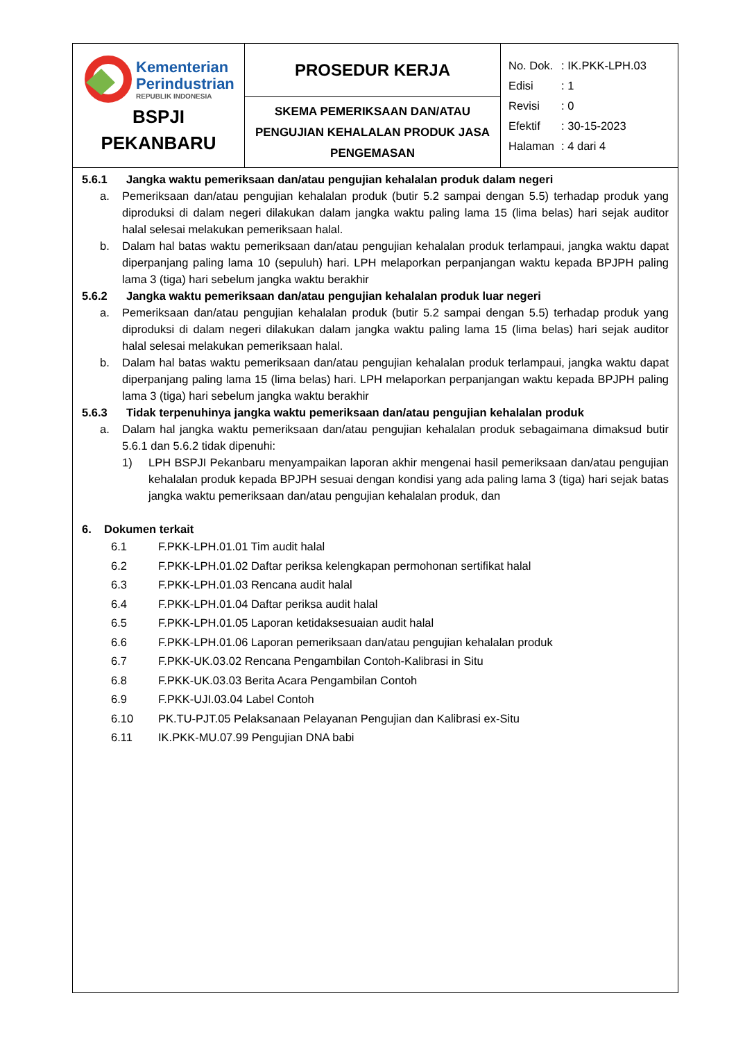| Kementerian Perindustrian REPUBLIK INDONESIA BSPJI PEKANBARU | PROSEDUR KERJA | / No. Dok. / : IK.PKK-LPH.03 / / Edisi / : 1 / / Revisi / : 0 / / Efektif / : 30-15-2023 / / Halaman / : 4 dari 4 / |
| | SKEMA PEMERIKSAAN DAN/ATAU PENGUJIAN KEHALALAN PRODUK JASA PENGEMASAN | |
5.6.1 Jangka waktu pemeriksaan dan/atau pengujian kehalalan produk dalam negeri
a. Pemeriksaan dan/atau pengujian kehalalan produk (butir 5.2 sampai dengan 5.5) terhadap produk yang diproduksi di dalam negeri dilakukan dalam jangka waktu paling lama 15 (lima belas) hari sejak auditor halal selesai melakukan pemeriksaan halal.
b. Dalam hal batas waktu pemeriksaan dan/atau pengujian kehalalan produk terlampaui, jangka waktu dapat diperpanjang paling lama 10 (sepuluh) hari. LPH melaporkan perpanjangan waktu kepada BPJPH paling lama 3 (tiga) hari sebelum jangka waktu berakhir
5.6.2 Jangka waktu pemeriksaan dan/atau pengujian kehalalan produk luar negeri
a. Pemeriksaan dan/atau pengujian kehalalan produk (butir 5.2 sampai dengan 5.5) terhadap produk yang diproduksi di dalam negeri dilakukan dalam jangka waktu paling lama 15 (lima belas) hari sejak auditor halal selesai melakukan pemeriksaan halal.
b. Dalam hal batas waktu pemeriksaan dan/atau pengujian kehalalan produk terlampaui, jangka waktu dapat diperpanjang paling lama 15 (lima belas) hari. LPH melaporkan perpanjangan waktu kepada BPJPH paling lama 3 (tiga) hari sebelum jangka waktu berakhir
5.6.3 Tidak terpenuhinya jangka waktu pemeriksaan dan/atau pengujian kehalalan produk
a. Dalam hal jangka waktu pemeriksaan dan/atau pengujian kehalalan produk sebagaimana dimaksud butir 5.6.1 dan 5.6.2 tidak dipenuhi:
1) LPH BSPJI Pekanbaru menyampaikan laporan akhir mengenai hasil pemeriksaan dan/atau pengujian kehalalan produk kepada BPJPH sesuai dengan kondisi yang ada paling lama 3 (tiga) hari sejak batas jangka waktu pemeriksaan dan/atau pengujian kehalalan produk, dan
6. Dokumen terkait
6.1 F.PKK-LPH.01.01 Tim audit halal
6.2 F.PKK-LPH.01.02 Daftar periksa kelengkapan permohonan sertifikat halal
6.3 F.PKK-LPH.01.03 Rencana audit halal
6.4 F.PKK-LPH.01.04 Daftar periksa audit halal
6.5 F.PKK-LPH.01.05 Laporan ketidaksesuaian audit halal
6.6 F.PKK-LPH.01.06 Laporan pemeriksaan dan/atau pengujian kehalalan produk
6.7 F.PKK-UK.03.02 Rencana Pengambilan Contoh-Kalibrasi in Situ
6.8 F.PKK-UK.03.03 Berita Acara Pengambilan Contoh
6.9 F.PKK-UJI.03.04 Label Contoh
6.10 PK.TU-PJT.05 Pelaksanaan Pelayanan Pengujian dan Kalibrasi ex-Situ
6.11 IK.PKK-MU.07.99 Pengujian DNA babi